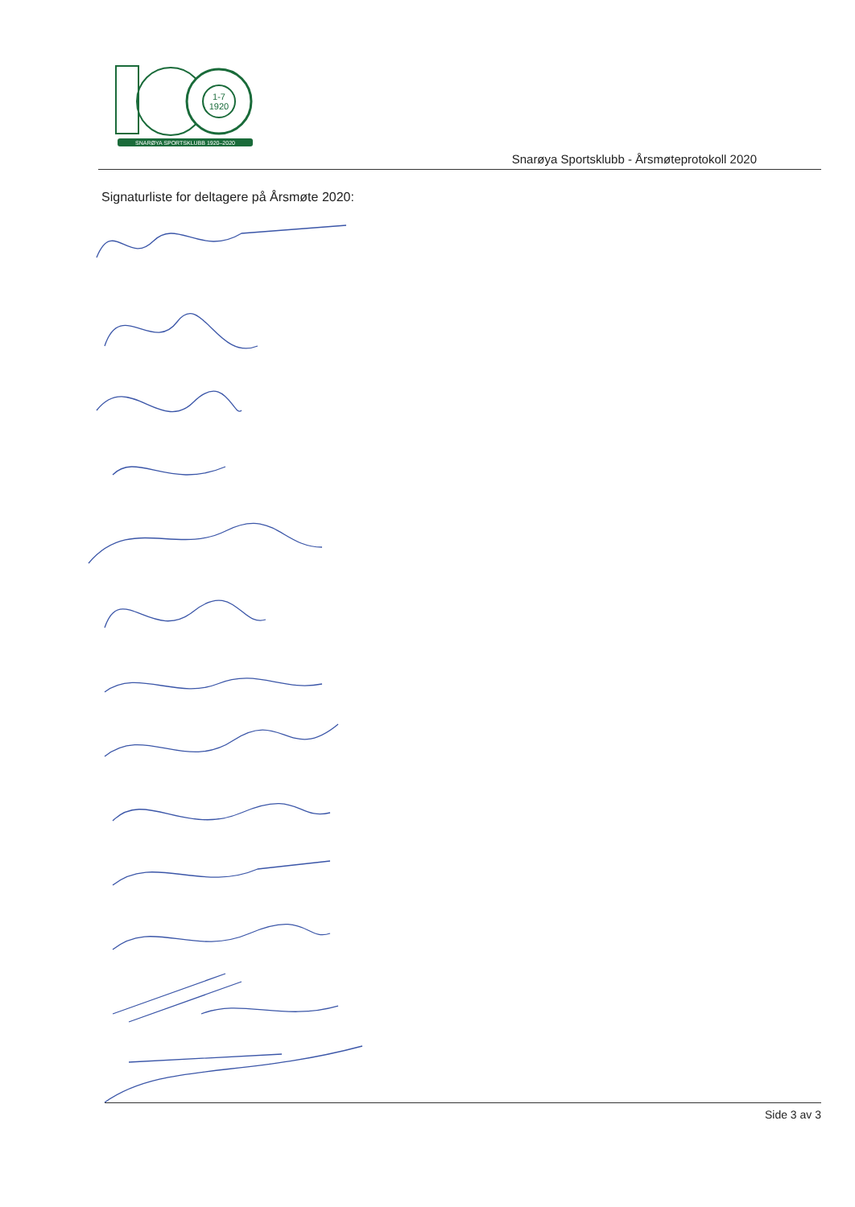1-7
1920
SNARØYA SPORTSKLUBB 1920–2020
Snarøya Sportsklubb - Årsmøteprotokoll 2020
Signaturliste for deltagere på Årsmøte 2020:
Side 3 av 3